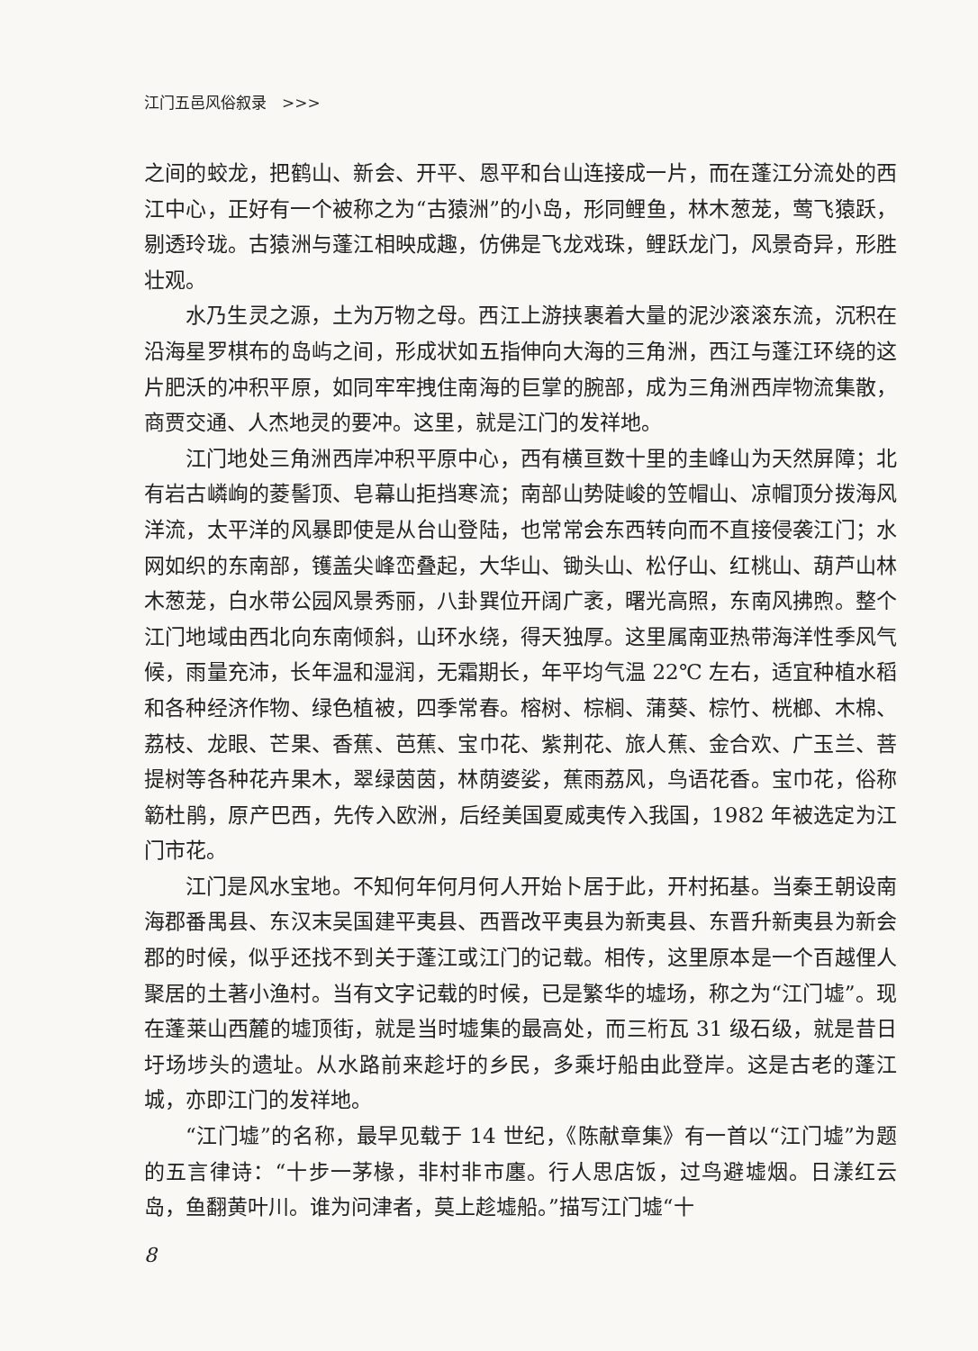江门五邑风俗叙录　>>>
之间的蛟龙，把鹤山、新会、开平、恩平和台山连接成一片，而在蓬江分流处的西江中心，正好有一个被称之为“古猿洲”的小岛，形同鲤鱼，林木葱茏，莺飞猿跃，剔透玲珑。古猿洲与蓬江相映成趣，仿佛是飞龙戏珠，鲤跃龙门，风景奇异，形胜壮观。
水乃生灵之源，土为万物之母。西江上游挟裹着大量的泥沙滚滚东流，沉积在沿海星罗棋布的岛屿之间，形成状如五指伸向大海的三角洲，西江与蓬江环绕的这片肥沃的冲积平原，如同牢牢拽住南海的巨掌的腕部，成为三角洲西岸物流集散，商贾交通、人杰地灵的要冲。这里，就是江门的发祥地。
江门地处三角洲西岸冲积平原中心，西有横亘数十里的圭峰山为天然屏障；北有岩古嶙峋的菱髻顶、皂幕山拒挡寒流；南部山势陡峻的笠帽山、凉帽顶分拨海风洋流，太平洋的风暴即使是从台山登陆，也常常会东西转向而不直接侵袭江门；水网如织的东南部，镬盖尖峰峦叠起，大华山、锄头山、松仔山、红桃山、葫芦山林木葱茏，白水带公园风景秀丽，八卦巽位开阔广袤，曙光高照，东南风拂煦。整个江门地域由西北向东南倾斜，山环水绕，得天独厚。这里属南亚热带海洋性季风气候，雨量充沛，长年温和湿润，无霜期长，年平均气温 22℃ 左右，适宜种植水稻和各种经济作物、绿色植被，四季常春。榕树、棕榈、蒲葵、棕竹、桄榔、木棉、荔枝、龙眼、芒果、香蕉、芭蕉、宝巾花、紫荆花、旅人蕉、金合欢、广玉兰、菩提树等各种花卉果木，翠绿茵茵，林荫婆娑，蕉雨荔风，鸟语花香。宝巾花，俗称簕杜鹃，原产巴西，先传入欧洲，后经美国夏威夷传入我国，1982 年被选定为江门市花。
江门是风水宝地。不知何年何月何人开始卜居于此，开村拓基。当秦王朝设南海郡番禺县、东汉末吴国建平夷县、西晋改平夷县为新夷县、东晋升新夷县为新会郡的时候，似乎还找不到关于蓬江或江门的记载。相传，这里原本是一个百越俚人聚居的土著小渔村。当有文字记载的时候，已是繁华的墟场，称之为“江门墟”。现在蓬莱山西麓的墟顶街，就是当时墟集的最高处，而三桁瓦 31 级石级，就是昔日圩场埗头的遗址。从水路前来趁圩的乡民，多乘圩船由此登岸。这是古老的蓬江城，亦即江门的发祥地。
“江门墟”的名称，最早见载于 14 世纪，《陈献章集》有一首以“江门墟”为题的五言律诗：“十步一茅椽，非村非市廛。行人思店饭，过鸟避墟烟。日漾红云岛，鱼翻黄叶川。谁为问津者，莫上趁墟船。”描写江门墟“十
8